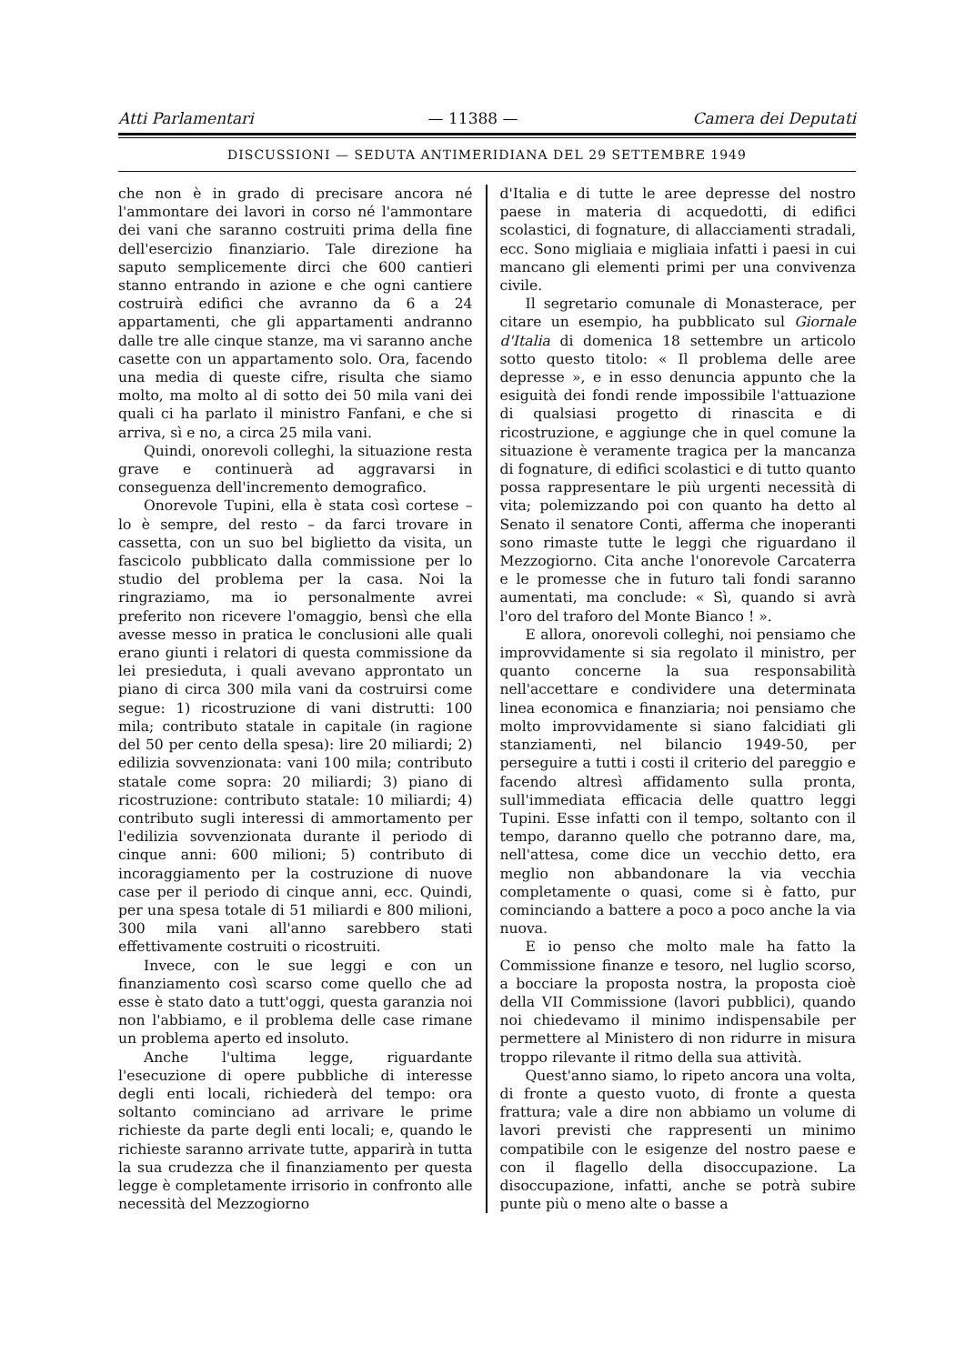Atti Parlamentari — 11388 — Camera dei Deputati
DISCUSSIONI — SEDUTA ANTIMERIDIANA DEL 29 SETTEMBRE 1949
che non è in grado di precisare ancora né l'ammontare dei lavori in corso né l'ammontare dei vani che saranno costruiti prima della fine dell'esercizio finanziario. Tale direzione ha saputo semplicemente dirci che 600 cantieri stanno entrando in azione e che ogni cantiere costruirà edifici che avranno da 6 a 24 appartamenti, che gli appartamenti andranno dalle tre alle cinque stanze, ma vi saranno anche casette con un appartamento solo. Ora, facendo una media di queste cifre, risulta che siamo molto, ma molto al di sotto dei 50 mila vani dei quali ci ha parlato il ministro Fanfani, e che si arriva, sì e no, a circa 25 mila vani.
Quindi, onorevoli colleghi, la situazione resta grave e continuerà ad aggravarsi in conseguenza dell'incremento demografico.
Onorevole Tupini, ella è stata così cortese – lo è sempre, del resto – da farci trovare in cassetta, con un suo bel biglietto da visita, un fascicolo pubblicato dalla commissione per lo studio del problema per la casa. Noi la ringraziamo, ma io personalmente avrei preferito non ricevere l'omaggio, bensì che ella avesse messo in pratica le conclusioni alle quali erano giunti i relatori di questa commissione da lei presieduta, i quali avevano approntato un piano di circa 300 mila vani da costruirsi come segue: 1) ricostruzione di vani distrutti: 100 mila; contributo statale in capitale (in ragione del 50 per cento della spesa): lire 20 miliardi; 2) edilizia sovvenzionata: vani 100 mila; contributo statale come sopra: 20 miliardi; 3) piano di ricostruzione: contributo statale: 10 miliardi; 4) contributo sugli interessi di ammortamento per l'edilizia sovvenzionata durante il periodo di cinque anni: 600 milioni; 5) contributo di incoraggiamento per la costruzione di nuove case per il periodo di cinque anni, ecc. Quindi, per una spesa totale di 51 miliardi e 800 milioni, 300 mila vani all'anno sarebbero stati effettivamente costruiti o ricostruiti.
Invece, con le sue leggi e con un finanziamento così scarso come quello che ad esse è stato dato a tutt'oggi, questa garanzia noi non l'abbiamo, e il problema delle case rimane un problema aperto ed insoluto.
Anche l'ultima legge, riguardante l'esecuzione di opere pubbliche di interesse degli enti locali, richiederà del tempo: ora soltanto cominciano ad arrivare le prime richieste da parte degli enti locali; e, quando le richieste saranno arrivate tutte, apparirà in tutta la sua crudezza che il finanziamento per questa legge è completamente irrisorio in confronto alle necessità del Mezzogiorno
d'Italia e di tutte le aree depresse del nostro paese in materia di acquedotti, di edifici scolastici, di fognature, di allacciamenti stradali, ecc. Sono migliaia e migliaia infatti i paesi in cui mancano gli elementi primi per una convivenza civile.
Il segretario comunale di Monasterace, per citare un esempio, ha pubblicato sul Giornale d'Italia di domenica 18 settembre un articolo sotto questo titolo: « Il problema delle aree depresse », e in esso denuncia appunto che la esiguità dei fondi rende impossibile l'attuazione di qualsiasi progetto di rinascita e di ricostruzione, e aggiunge che in quel comune la situazione è veramente tragica per la mancanza di fognature, di edifici scolastici e di tutto quanto possa rappresentare le più urgenti necessità di vita; polemizzando poi con quanto ha detto al Senato il senatore Conti, afferma che inoperanti sono rimaste tutte le leggi che riguardano il Mezzogiorno. Cita anche l'onorevole Carcaterra e le promesse che in futuro tali fondi saranno aumentati, ma conclude: « Sì, quando si avrà l'oro del traforo del Monte Bianco ! ».
E allora, onorevoli colleghi, noi pensiamo che improvvidamente si sia regolato il ministro, per quanto concerne la sua responsabilità nell'accettare e condividere una determinata linea economica e finanziaria; noi pensiamo che molto improvvidamente si siano falcidiati gli stanziamenti, nel bilancio 1949-50, per perseguire a tutti i costi il criterio del pareggio e facendo altresì affidamento sulla pronta, sull'immediata efficacia delle quattro leggi Tupini. Esse infatti con il tempo, soltanto con il tempo, daranno quello che potranno dare, ma, nell'attesa, come dice un vecchio detto, era meglio non abbandonare la via vecchia completamente o quasi, come si è fatto, pur cominciando a battere a poco a poco anche la via nuova.
E io penso che molto male ha fatto la Commissione finanze e tesoro, nel luglio scorso, a bocciare la proposta nostra, la proposta cioè della VII Commissione (lavori pubblici), quando noi chiedevamo il minimo indispensabile per permettere al Ministero di non ridurre in misura troppo rilevante il ritmo della sua attività.
Quest'anno siamo, lo ripeto ancora una volta, di fronte a questo vuoto, di fronte a questa frattura; vale a dire non abbiamo un volume di lavori previsti che rappresenti un minimo compatibile con le esigenze del nostro paese e con il flagello della disoccupazione. La disoccupazione, infatti, anche se potrà subire punte più o meno alte o basse a